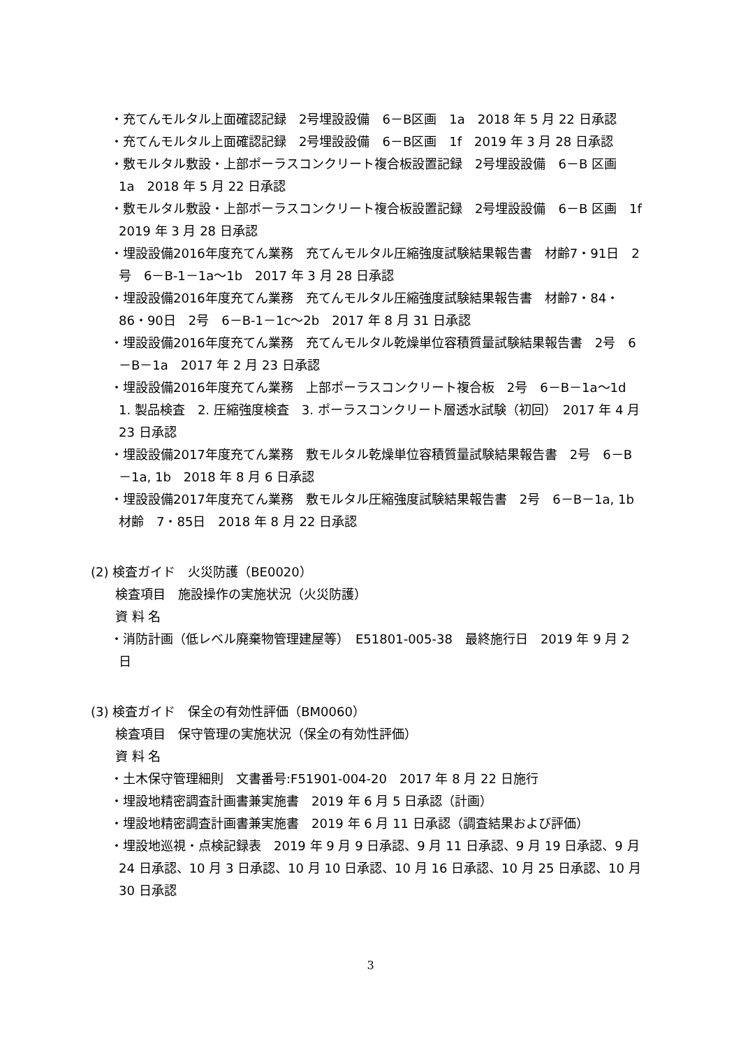・充てんモルタル上面確認記録　2号埋設設備　6－B区画　1a　2018 年 5 月 22 日承認
・充てんモルタル上面確認記録　2号埋設設備　6－B区画　1f　2019 年 3 月 28 日承認
・敷モルタル敷設・上部ポーラスコンクリート複合板設置記録　2号埋設設備　6－B 区画　1a　2018 年 5 月 22 日承認
・敷モルタル敷設・上部ポーラスコンクリート複合板設置記録　2号埋設設備　6－B 区画　1f　2019 年 3 月 28 日承認
・埋設設備2016年度充てん業務　充てんモルタル圧縮強度試験結果報告書　材齢7・91日　2号　6－B-1－1a～1b　2017 年 3 月 28 日承認
・埋設設備2016年度充てん業務　充てんモルタル圧縮強度試験結果報告書　材齢7・84・86・90日　2号　6－B-1－1c～2b　2017 年 8 月 31 日承認
・埋設設備2016年度充てん業務　充てんモルタル乾燥単位容積質量試験結果報告書　2号　6－B－1a　2017 年 2 月 23 日承認
・埋設設備2016年度充てん業務　上部ポーラスコンクリート複合板　2号　6－B－1a～1d　1. 製品検査　2. 圧縮強度検査　3. ポーラスコンクリート層透水試験（初回）　2017 年 4 月 23 日承認
・埋設設備2017年度充てん業務　敷モルタル乾燥単位容積質量試験結果報告書　2号　6－B－1a, 1b　2018 年 8 月 6 日承認
・埋設設備2017年度充てん業務　敷モルタル圧縮強度試験結果報告書　2号　6－B－1a, 1b　材齢　7・85日　2018 年 8 月 22 日承認
(2) 検査ガイド　火災防護（BE0020）
検査項目　施設操作の実施状況（火災防護）
資 料 名
・消防計画（低レベル廃棄物管理建屋等）　E51801-005-38　最終施行日　2019 年 9 月 2 日
(3) 検査ガイド　保全の有効性評価（BM0060）
検査項目　保守管理の実施状況（保全の有効性評価）
資 料 名
・土木保守管理細則　文書番号:F51901-004-20　2017 年 8 月 22 日施行
・埋設地精密調査計画書兼実施書　2019 年 6 月 5 日承認（計画）
・埋設地精密調査計画書兼実施書　2019 年 6 月 11 日承認（調査結果および評価）
・埋設地巡視・点検記録表　2019 年 9 月 9 日承認、9 月 11 日承認、9 月 19 日承認、9 月 24 日承認、10 月 3 日承認、10 月 10 日承認、10 月 16 日承認、10 月 25 日承認、10 月 30 日承認
3